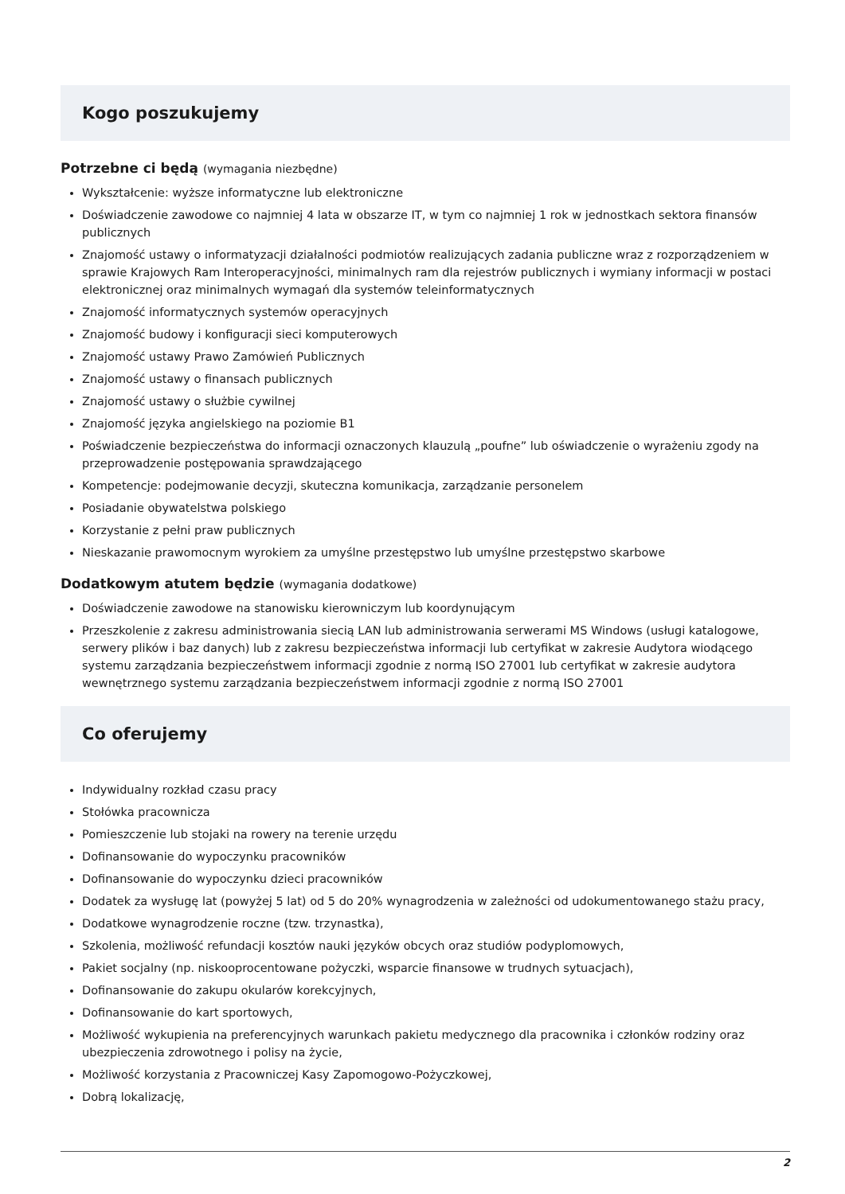Kogo poszukujemy
Potrzebne ci będą (wymagania niezbędne)
Wykształcenie: wyższe informatyczne lub elektroniczne
Doświadczenie zawodowe co najmniej 4 lata w obszarze IT, w tym co najmniej 1 rok w jednostkach sektora finansów publicznych
Znajomość ustawy o informatyzacji działalności podmiotów realizujących zadania publiczne wraz z rozporządzeniem w sprawie Krajowych Ram Interoperacyjności, minimalnych ram dla rejestrów publicznych i wymiany informacji w postaci elektronicznej oraz minimalnych wymagań dla systemów teleinformatycznych
Znajomość informatycznych systemów operacyjnych
Znajomość budowy i konfiguracji sieci komputerowych
Znajomość ustawy Prawo Zamówień Publicznych
Znajomość ustawy o finansach publicznych
Znajomość ustawy o służbie cywilnej
Znajomość języka angielskiego na poziomie B1
Poświadczenie bezpieczeństwa do informacji oznaczonych klauzulą „poufne” lub oświadczenie o wyrażeniu zgody na przeprowadzenie postępowania sprawdzającego
Kompetencje: podejmowanie decyzji, skuteczna komunikacja, zarządzanie personelem
Posiadanie obywatelstwa polskiego
Korzystanie z pełni praw publicznych
Nieskazanie prawomocnym wyrokiem za umyślne przestępstwo lub umyślne przestępstwo skarbowe
Dodatkowym atutem będzie (wymagania dodatkowe)
Doświadczenie zawodowe na stanowisku kierowniczym lub koordynującym
Przeszkolenie z zakresu administrowania siecią LAN lub administrowania serwerami MS Windows (usługi katalogowe, serwery plików i baz danych) lub z zakresu bezpieczeństwa informacji lub certyfikat w zakresie Audytora wiodącego systemu zarządzania bezpieczeństwem informacji zgodnie z normą ISO 27001 lub certyfikat w zakresie audytora wewnętrznego systemu zarządzania bezpieczeństwem informacji zgodnie z normą ISO 27001
Co oferujemy
Indywidualny rozkład czasu pracy
Stołówka pracownicza
Pomieszczenie lub stojaki na rowery na terenie urzędu
Dofinansowanie do wypoczynku pracowników
Dofinansowanie do wypoczynku dzieci pracowników
Dodatek za wysługę lat (powyżej 5 lat) od 5 do 20% wynagrodzenia w zależności od udokumentowanego stażu pracy,
Dodatkowe wynagrodzenie roczne (tzw. trzynastka),
Szkolenia, możliwość refundacji kosztów nauki języków obcych oraz studiów podyplomowych,
Pakiet socjalny (np. niskooprocentowane pożyczki, wsparcie finansowe w trudnych sytuacjach),
Dofinansowanie do zakupu okularów korekcyjnych,
Dofinansowanie do kart sportowych,
Możliwość wykupienia na preferencyjnych warunkach pakietu medycznego dla pracownika i członków rodziny oraz ubezpieczenia zdrowotnego i polisy na życie,
Możliwość korzystania z Pracowniczej Kasy Zapomogowo-Pożyczkowej,
Dobrą lokalizację,
2